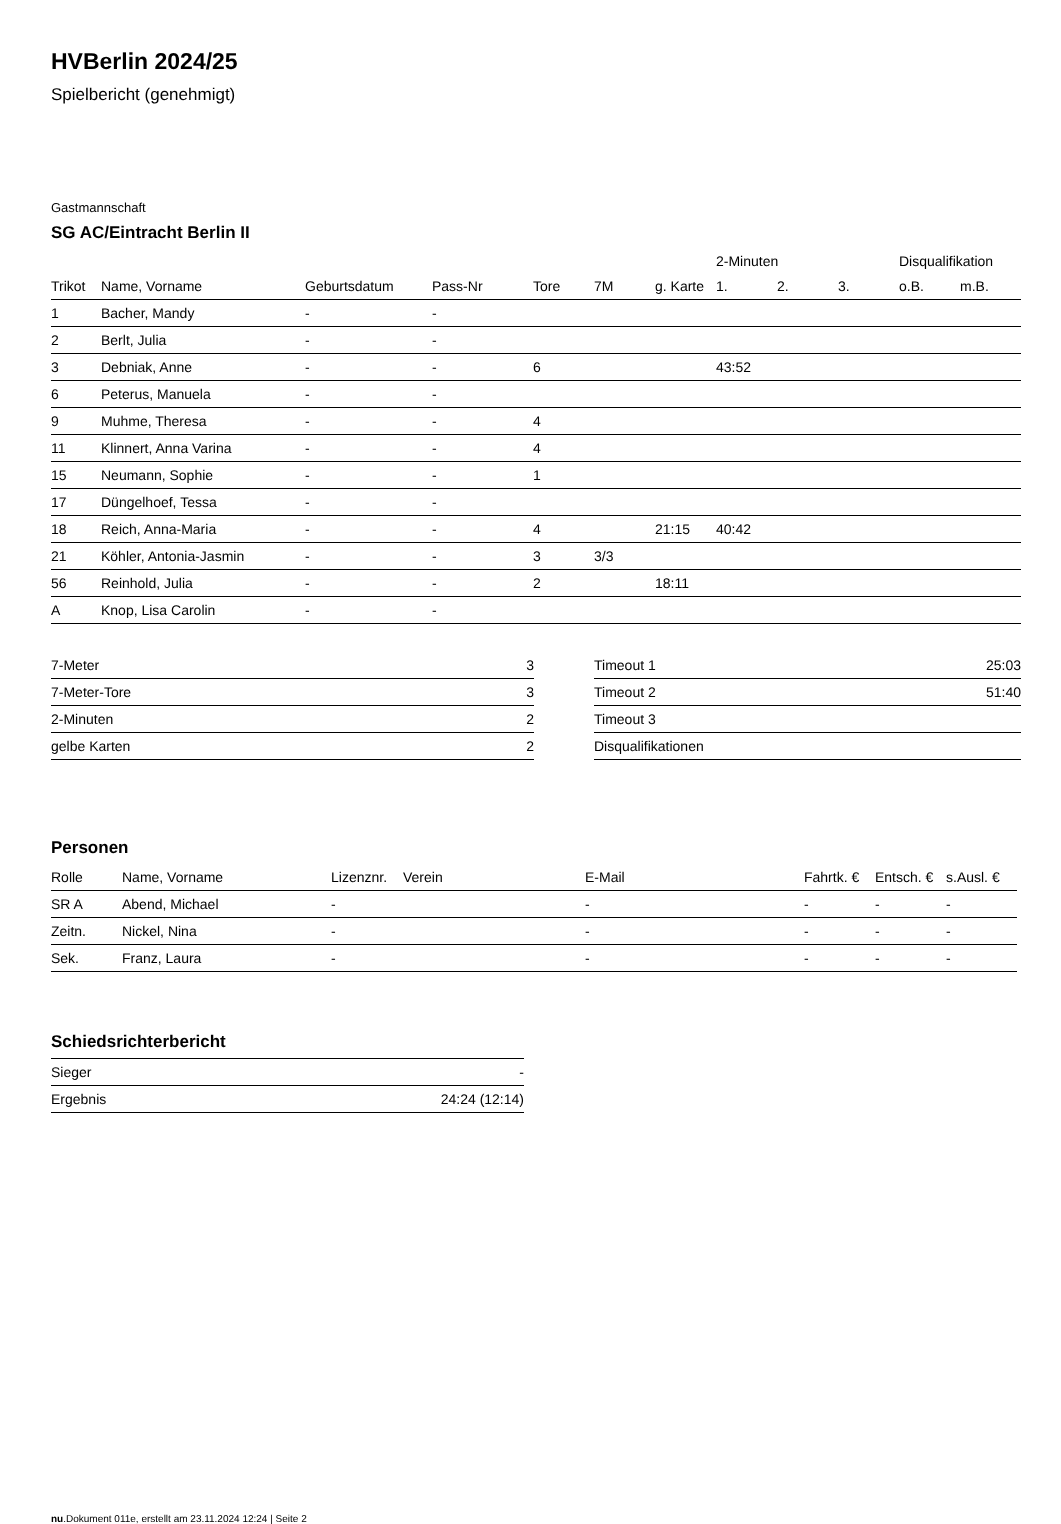HVBerlin 2024/25
Spielbericht (genehmigt)
Gastmannschaft
SG AC/Eintracht Berlin II
| | | | | | | | 2-Minuten | | | Disqualifikation | |
| --- | --- | --- | --- | --- | --- | --- | --- | --- | --- | --- | --- |
| Trikot | Name, Vorname | Geburtsdatum | Pass-Nr | Tore | 7M | g. Karte | 1. | 2. | 3. | o.B. | m.B. |
| 1 | Bacher, Mandy | - | - | | | | | | | | |
| 2 | Berlt, Julia | - | - | | | | | | | | |
| 3 | Debniak, Anne | - | - | 6 | | | 43:52 | | | | |
| 6 | Peterus, Manuela | - | - | | | | | | | | |
| 9 | Muhme, Theresa | - | - | 4 | | | | | | | |
| 11 | Klinnert, Anna Varina | - | - | 4 | | | | | | | |
| 15 | Neumann, Sophie | - | - | 1 | | | | | | | |
| 17 | Düngelhoef, Tessa | - | - | | | | | | | | |
| 18 | Reich, Anna-Maria | - | - | 4 | | 21:15 | 40:42 | | | | |
| 21 | Köhler, Antonia-Jasmin | - | - | 3 | 3/3 | | | | | | |
| 56 | Reinhold, Julia | - | - | 2 | | 18:11 | | | | | |
| A | Knop, Lisa Carolin | - | - | | | | | | | | |
| 7-Meter | 3 |
| 7-Meter-Tore | 3 |
| 2-Minuten | 2 |
| gelbe Karten | 2 |
| Timeout 1 | 25:03 |
| Timeout 2 | 51:40 |
| Timeout 3 | |
| Disqualifikationen | |
Personen
| Rolle | Name, Vorname | Lizenznr. | Verein | E-Mail | Fahrtk. € | Entsch. € | s.Ausl. € |
| --- | --- | --- | --- | --- | --- | --- | --- |
| SR A | Abend, Michael | - | | - | - | - | - |
| Zeitn. | Nickel, Nina | - | | - | - | - | - |
| Sek. | Franz, Laura | - | | - | - | - | - |
Schiedsrichterbericht
| Sieger | - |
| Ergebnis | 24:24 (12:14) |
nu.Dokument 011e, erstellt am 23.11.2024 12:24 | Seite 2